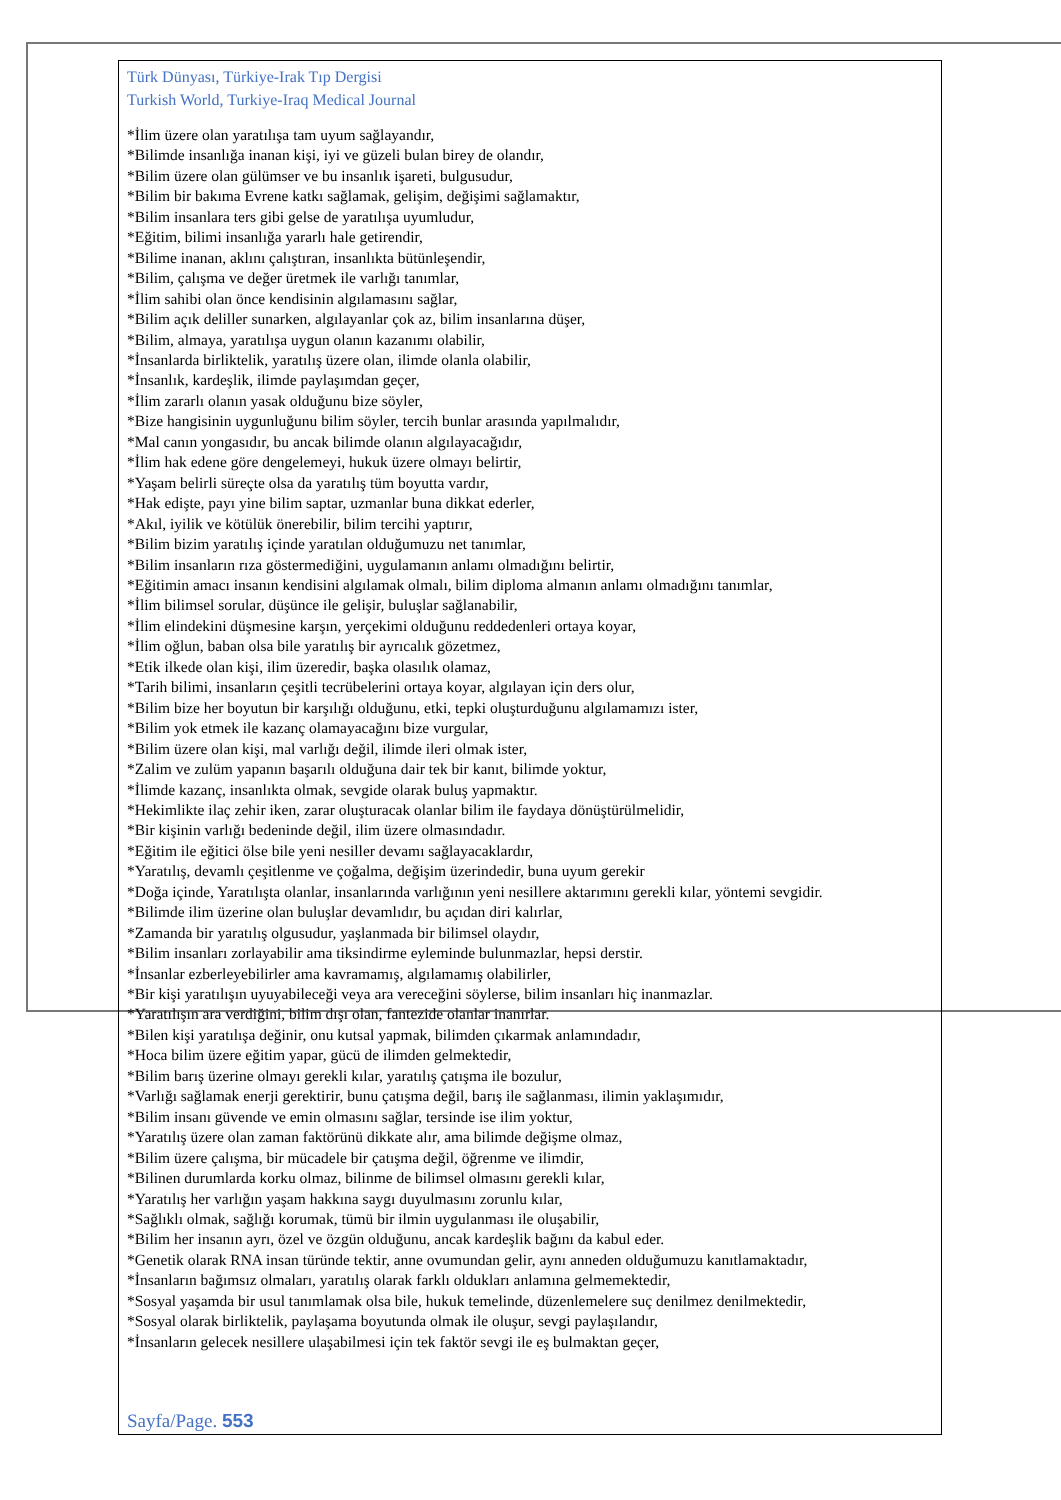Türk Dünyası, Türkiye-Irak Tıp Dergisi
Turkish World, Turkiye-Iraq Medical Journal
*İlim üzere olan yaratılışa tam uyum sağlayandır,
*Bilimde insanlığa inanan kişi, iyi ve güzeli bulan birey de olandır,
*Bilim üzere olan gülümser ve bu insanlık işareti, bulgusudur,
*Bilim bir bakıma Evrene katkı sağlamak, gelişim, değişimi sağlamaktır,
*Bilim insanlara ters gibi gelse de yaratılışa uyumludur,
*Eğitim, bilimi insanlığa yararlı hale getirendir,
*Bilime inanan, aklını çalıştıran, insanlıkta bütünleşendir,
*Bilim, çalışma ve değer üretmek ile varlığı tanımlar,
*İlim sahibi olan önce kendisinin algılamasını sağlar,
*Bilim açık deliller sunarken, algılayanlar çok az, bilim insanlarına düşer,
*Bilim, almaya, yaratılışa uygun olanın kazanımı olabilir,
*İnsanlarda birliktelik, yaratılış üzere olan, ilimde olanla olabilir,
*İnsanlık, kardeşlik, ilimde paylaşımdan geçer,
*İlim zararlı olanın yasak olduğunu bize söyler,
*Bize hangisinin uygunluğunu bilim söyler, tercih bunlar arasında yapılmalıdır,
*Mal canın yongasıdır, bu ancak bilimde olanın algılayacağıdır,
*İlim hak edene göre dengelemeyi, hukuk üzere olmayı belirtir,
*Yaşam belirli süreçte olsa da yaratılış tüm boyutta vardır,
*Hak edişte, payı yine bilim saptar, uzmanlar buna dikkat ederler,
*Akıl, iyilik ve kötülük önerebilir, bilim tercihi yaptırır,
*Bilim bizim yaratılış içinde yaratılan olduğumuzu net tanımlar,
*Bilim insanların rıza göstermediğini, uygulamanın anlamı olmadığını belirtir,
*Eğitimin amacı insanın kendisini algılamak olmalı, bilim diploma almanın anlamı olmadığını tanımlar,
*İlim bilimsel sorular, düşünce ile gelişir, buluşlar sağlanabilir,
*İlim elindekini düşmesine karşın, yerçekimi olduğunu reddedenleri ortaya koyar,
*İlim oğlun, baban olsa bile yaratılış bir ayrıcalık gözetmez,
*Etik ilkede olan kişi, ilim üzeredir, başka olasılık olamaz,
*Tarih bilimi, insanların çeşitli tecrübelerini ortaya koyar, algılayan için ders olur,
*Bilim bize her boyutun bir karşılığı olduğunu, etki, tepki oluşturduğunu algılamamızı ister,
*Bilim yok etmek ile kazanç olamayacağını bize vurgular,
*Bilim üzere olan kişi, mal varlığı değil, ilimde ileri olmak ister,
*Zalim ve zulüm yapanın başarılı olduğuna dair tek bir kanıt, bilimde yoktur,
*İlimde kazanç, insanlıkta olmak, sevgide olarak buluş yapmaktır.
*Hekimlikte ilaç zehir iken, zarar oluşturacak olanlar bilim ile faydaya dönüştürülmelidir,
*Bir kişinin varlığı bedeninde değil, ilim üzere olmasındadır.
*Eğitim ile eğitici ölse bile yeni nesiller devamı sağlayacaklardır,
*Yaratılış, devamlı çeşitlenme ve çoğalma, değişim üzerindedir, buna uyum gerekir
*Doğa içinde, Yaratılışta olanlar, insanlarında varlığının yeni nesillere aktarımını gerekli kılar, yöntemi sevgidir.
*Bilimde ilim üzerine olan buluşlar devamlıdır, bu açıdan diri kalırlar,
*Zamanda bir yaratılış olgusudur, yaşlanmada bir bilimsel olaydır,
*Bilim insanları zorlayabilir ama tiksindirme eyleminde bulunmazlar, hepsi derstir.
*İnsanlar ezberleyebilirler ama kavramamış, algılamamış olabilirler,
*Bir kişi yaratılışın uyuyabileceği veya ara vereceğini söylerse, bilim insanları hiç inanmazlar.
*Yaratılışın ara verdiğini, bilim dışı olan, fantezide olanlar inanırlar.
*Bilen kişi yaratılışa değinir, onu kutsal yapmak, bilimden çıkarmak anlamındadır,
*Hoca bilim üzere eğitim yapar, gücü de ilimden gelmektedir,
*Bilim barış üzerine olmayı gerekli kılar, yaratılış çatışma ile bozulur,
*Varlığı sağlamak enerji gerektirir, bunu çatışma değil, barış ile sağlanması, ilimin yaklaşımıdır,
*Bilim insanı güvende ve emin olmasını sağlar, tersinde ise ilim yoktur,
*Yaratılış üzere olan zaman faktörünü dikkate alır, ama bilimde değişme olmaz,
*Bilim üzere çalışma, bir mücadele bir çatışma değil, öğrenme ve ilimdir,
*Bilinen durumlarda korku olmaz, bilinme de bilimsel olmasını gerekli kılar,
*Yaratılış her varlığın yaşam hakkına saygı duyulmasını zorunlu kılar,
*Sağlıklı olmak, sağlığı korumak, tümü bir ilmin uygulanması ile oluşabilir,
*Bilim her insanın ayrı, özel ve özgün olduğunu, ancak kardeşlik bağını da kabul eder.
*Genetik olarak RNA insan türünde tektir, anne ovumundan gelir, aynı anneden olduğumuzu kanıtlamaktadır,
*İnsanların bağımsız olmaları, yaratılış olarak farklı oldukları anlamına gelmemektedir,
*Sosyal yaşamda bir usul tanımlamak olsa bile, hukuk temelinde, düzenlemelere suç denilmez denilmektedir,
*Sosyal olarak birliktelik, paylaşama boyutunda olmak ile oluşur, sevgi paylaşılandır,
*İnsanların gelecek nesillere ulaşabilmesi için tek faktör sevgi ile eş bulmaktan geçer,
Sayfa/Page. 553